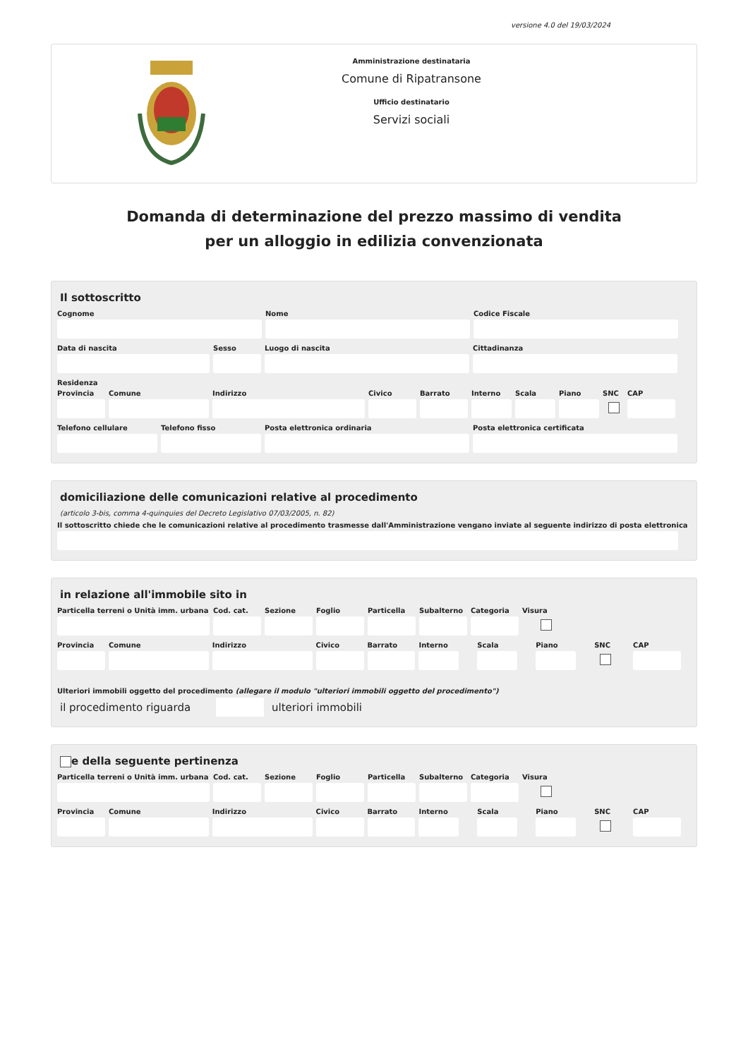versione 4.0 del 19/03/2024
Amministrazione destinataria
Comune di Ripatransone
Ufficio destinatario
Servizi sociali
Domanda di determinazione del prezzo massimo di vendita
per un alloggio in edilizia convenzionata
Il sottoscritto
Cognome Nome Codice Fiscale
Data di nascita Sesso Luogo di nascita Cittadinanza
Residenza
Provincia
Comune Indirizzo Civico Barrato Interno
Scala Piano SNC CAP
Telefono cellulare
Telefono fisso Posta elettronica ordinaria Posta elettronica certificata
domiciliazione delle comunicazioni relative al procedimento
(articolo 3-bis, comma 4-quinquies del Decreto Legislativo 07/03/2005, n. 82)
Il sottoscritto chiede che le comunicazioni relative al procedimento trasmesse dall'Amministrazione vengano inviate al seguente indirizzo di posta elettronica
in relazione all'immobile sito in
Particella terreni o Unità imm. urbana
Cod. cat.
Sezione Foglio Particella
Subalterno
Categoria
Visura
Provincia
Comune Indirizzo Civico Barrato Interno Scala Piano SNC CAP
Ulteriori immobili oggetto del procedimento (allegare il modulo "ulteriori immobili oggetto del procedimento")
il procedimento riguarda ulteriori immobili
e della seguente pertinenza
Particella terreni o Unità imm. urbana
Cod. cat.
Sezione Foglio Particella
Subalterno
Categoria
Visura
Provincia
Comune Indirizzo Civico Barrato Interno Scala Piano SNC CAP